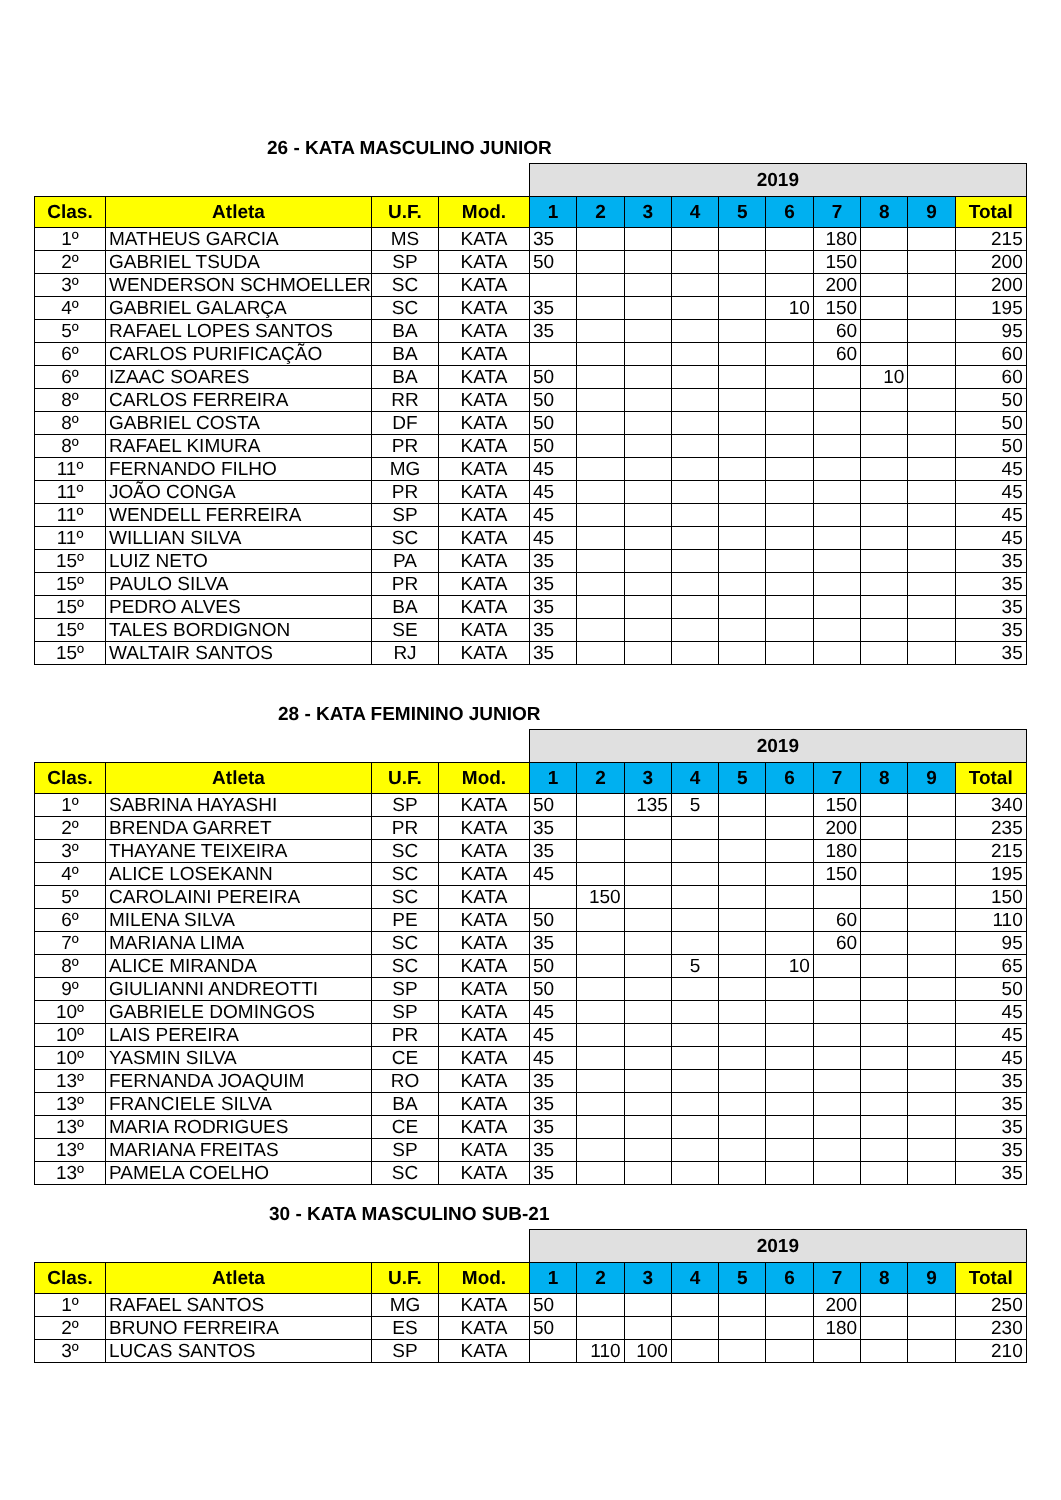26 - KATA MASCULINO JUNIOR
| | | | | 2019 | | | | | | | | | |
| Clas. | Atleta | U.F. | Mod. | 1 | 2 | 3 | 4 | 5 | 6 | 7 | 8 | 9 | Total |
| 1º | MATHEUS GARCIA | MS | KATA | 35 | | | | | | 180 | | | 215 |
| 2º | GABRIEL TSUDA | SP | KATA | 50 | | | | | | 150 | | | 200 |
| 3º | WENDERSON SCHMOELLER | SC | KATA | | | | | | | 200 | | | 200 |
| 4º | GABRIEL GALARÇA | SC | KATA | 35 | | | | | 10 | 150 | | | 195 |
| 5º | RAFAEL LOPES SANTOS | BA | KATA | 35 | | | | | | 60 | | | 95 |
| 6º | CARLOS PURIFICAÇÃO | BA | KATA | | | | | | | 60 | | | 60 |
| 6º | IZAAC SOARES | BA | KATA | 50 | | | | | | | 10 | | 60 |
| 8º | CARLOS FERREIRA | RR | KATA | 50 | | | | | | | | | 50 |
| 8º | GABRIEL COSTA | DF | KATA | 50 | | | | | | | | | 50 |
| 8º | RAFAEL KIMURA | PR | KATA | 50 | | | | | | | | | 50 |
| 11º | FERNANDO FILHO | MG | KATA | 45 | | | | | | | | | 45 |
| 11º | JOÃO CONGA | PR | KATA | 45 | | | | | | | | | 45 |
| 11º | WENDELL FERREIRA | SP | KATA | 45 | | | | | | | | | 45 |
| 11º | WILLIAN SILVA | SC | KATA | 45 | | | | | | | | | 45 |
| 15º | LUIZ NETO | PA | KATA | 35 | | | | | | | | | 35 |
| 15º | PAULO SILVA | PR | KATA | 35 | | | | | | | | | 35 |
| 15º | PEDRO ALVES | BA | KATA | 35 | | | | | | | | | 35 |
| 15º | TALES BORDIGNON | SE | KATA | 35 | | | | | | | | | 35 |
| 15º | WALTAIR SANTOS | RJ | KATA | 35 | | | | | | | | | 35 |
28 - KATA FEMININO JUNIOR
| | | | | 2019 | | | | | | | | | |
| Clas. | Atleta | U.F. | Mod. | 1 | 2 | 3 | 4 | 5 | 6 | 7 | 8 | 9 | Total |
| 1º | SABRINA HAYASHI | SP | KATA | 50 | | 135 | 5 | | | 150 | | | 340 |
| 2º | BRENDA GARRET | PR | KATA | 35 | | | | | | 200 | | | 235 |
| 3º | THAYANE TEIXEIRA | SC | KATA | 35 | | | | | | 180 | | | 215 |
| 4º | ALICE LOSEKANN | SC | KATA | 45 | | | | | | 150 | | | 195 |
| 5º | CAROLAINI PEREIRA | SC | KATA | | 150 | | | | | | | | 150 |
| 6º | MILENA SILVA | PE | KATA | 50 | | | | | | 60 | | | 110 |
| 7º | MARIANA LIMA | SC | KATA | 35 | | | | | | 60 | | | 95 |
| 8º | ALICE MIRANDA | SC | KATA | 50 | | | 5 | | 10 | | | | 65 |
| 9º | GIULIANNI ANDREOTTI | SP | KATA | 50 | | | | | | | | | 50 |
| 10º | GABRIELE DOMINGOS | SP | KATA | 45 | | | | | | | | | 45 |
| 10º | LAIS PEREIRA | PR | KATA | 45 | | | | | | | | | 45 |
| 10º | YASMIN SILVA | CE | KATA | 45 | | | | | | | | | 45 |
| 13º | FERNANDA JOAQUIM | RO | KATA | 35 | | | | | | | | | 35 |
| 13º | FRANCIELE SILVA | BA | KATA | 35 | | | | | | | | | 35 |
| 13º | MARIA RODRIGUES | CE | KATA | 35 | | | | | | | | | 35 |
| 13º | MARIANA FREITAS | SP | KATA | 35 | | | | | | | | | 35 |
| 13º | PAMELA COELHO | SC | KATA | 35 | | | | | | | | | 35 |
30 - KATA MASCULINO SUB-21
| | | | | 2019 | | | | | | | | | |
| Clas. | Atleta | U.F. | Mod. | 1 | 2 | 3 | 4 | 5 | 6 | 7 | 8 | 9 | Total |
| 1º | RAFAEL SANTOS | MG | KATA | 50 | | | | | | 200 | | | 250 |
| 2º | BRUNO FERREIRA | ES | KATA | 50 | | | | | | 180 | | | 230 |
| 3º | LUCAS SANTOS | SP | KATA | | 110 | 100 | | | | | | | 210 |